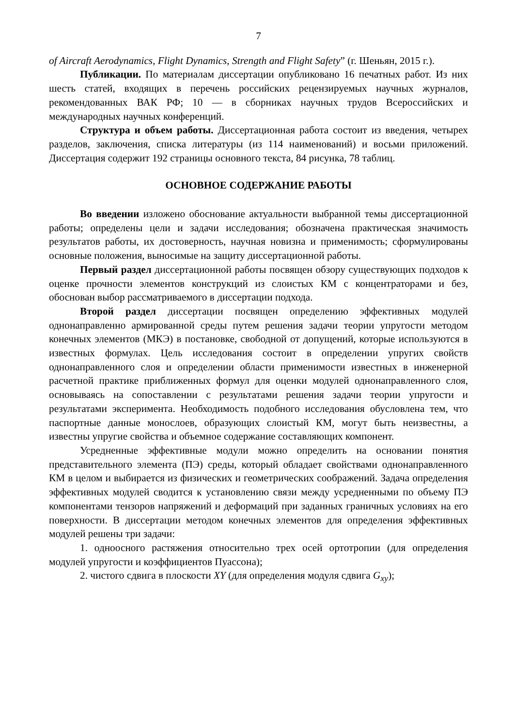7
of Aircraft Aerodynamics, Flight Dynamics, Strength and Flight Safety” (г. Шеньян, 2015 г.).
Публикации. По материалам диссертации опубликовано 16 печатных работ. Из них шесть статей, входящих в перечень российских рецензируемых научных журналов, рекомендованных ВАК РФ; 10 — в сборниках научных трудов Всероссийских и международных научных конференций.
Структура и объем работы. Диссертационная работа состоит из введения, четырех разделов, заключения, списка литературы (из 114 наименований) и восьми приложений. Диссертация содержит 192 страницы основного текста, 84 рисунка, 78 таблиц.
ОСНОВНОЕ СОДЕРЖАНИЕ РАБОТЫ
Во введении изложено обоснование актуальности выбранной темы диссертационной работы; определены цели и задачи исследования; обозначена практическая значимость результатов работы, их достоверность, научная новизна и применимость; сформулированы основные положения, выносимые на защиту диссертационной работы.
Первый раздел диссертационной работы посвящен обзору существующих подходов к оценке прочности элементов конструкций из слоистых КМ с концентраторами и без, обоснован выбор рассматриваемого в диссертации подхода.
Второй раздел диссертации посвящен определению эффективных модулей однонаправленно армированной среды путем решения задачи теории упругости методом конечных элементов (МКЭ) в постановке, свободной от допущений, которые используются в известных формулах. Цель исследования состоит в определении упругих свойств однонаправленного слоя и определении области применимости известных в инженерной расчетной практике приближенных формул для оценки модулей однонаправленного слоя, основываясь на сопоставлении с результатами решения задачи теории упругости и результатами эксперимента. Необходимость подобного исследования обусловлена тем, что паспортные данные монослоев, образующих слоистый КМ, могут быть неизвестны, а известны упругие свойства и объемное содержание составляющих компонент.
Усредненные эффективные модули можно определить на основании понятия представительного элемента (ПЭ) среды, который обладает свойствами однонаправленного КМ в целом и выбирается из физических и геометрических соображений. Задача определения эффективных модулей сводится к установлению связи между усредненными по объему ПЭ компонентами тензоров напряжений и деформаций при заданных граничных условиях на его поверхности. В диссертации методом конечных элементов для определения эффективных модулей решены три задачи:
1. одноосного растяжения относительно трех осей ортотропии (для определения модулей упругости и коэффициентов Пуассона);
2. чистого сдвига в плоскости XY (для определения модуля сдвига G<sub>xy</sub>);